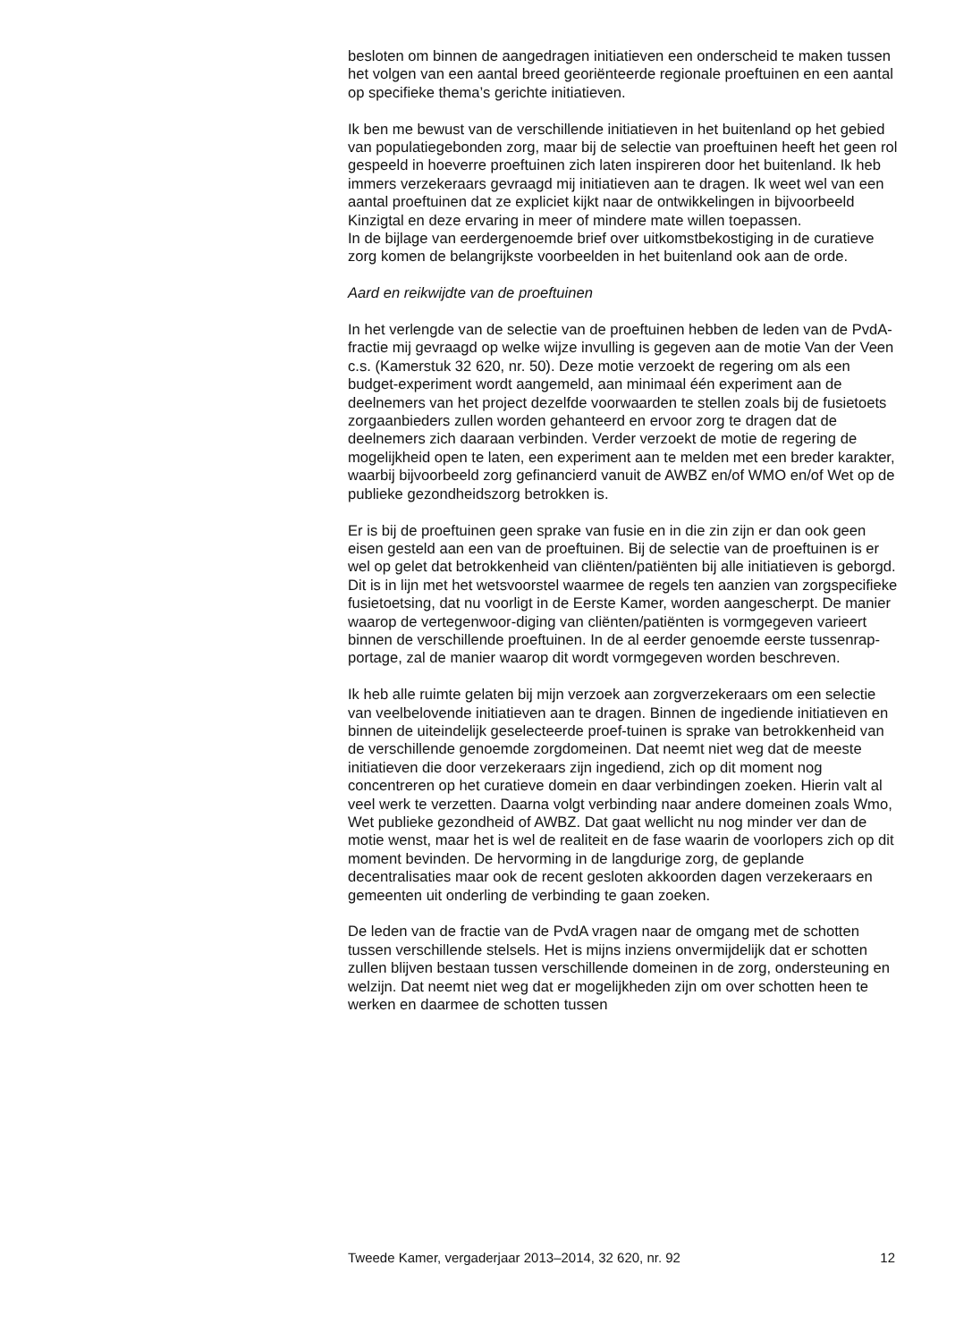besloten om binnen de aangedragen initiatieven een onderscheid te maken tussen het volgen van een aantal breed georiënteerde regionale proeftuinen en een aantal op specifieke thema’s gerichte initiatieven.
Ik ben me bewust van de verschillende initiatieven in het buitenland op het gebied van populatiegebonden zorg, maar bij de selectie van proeftuinen heeft het geen rol gespeeld in hoeverre proeftuinen zich laten inspireren door het buitenland. Ik heb immers verzekeraars gevraagd mij initiatieven aan te dragen. Ik weet wel van een aantal proeftuinen dat ze expliciet kijkt naar de ontwikkelingen in bijvoorbeeld Kinzigtal en deze ervaring in meer of mindere mate willen toepassen.
In de bijlage van eerdergenoemde brief over uitkomstbekostiging in de curatieve zorg komen de belangrijkste voorbeelden in het buitenland ook aan de orde.
Aard en reikwijdte van de proeftuinen
In het verlengde van de selectie van de proeftuinen hebben de leden van de PvdA-fractie mij gevraagd op welke wijze invulling is gegeven aan de motie Van der Veen c.s. (Kamerstuk 32 620, nr. 50). Deze motie verzoekt de regering om als een budget-experiment wordt aangemeld, aan minimaal één experiment aan de deelnemers van het project dezelfde voorwaarden te stellen zoals bij de fusietoets zorgaanbieders zullen worden gehanteerd en ervoor zorg te dragen dat de deelnemers zich daaraan verbinden. Verder verzoekt de motie de regering de mogelijkheid open te laten, een experiment aan te melden met een breder karakter, waarbij bijvoorbeeld zorg gefinancierd vanuit de AWBZ en/of WMO en/of Wet op de publieke gezondheidszorg betrokken is.
Er is bij de proeftuinen geen sprake van fusie en in die zin zijn er dan ook geen eisen gesteld aan een van de proeftuinen. Bij de selectie van de proeftuinen is er wel op gelet dat betrokkenheid van cliënten/patiënten bij alle initiatieven is geborgd. Dit is in lijn met het wetsvoorstel waarmee de regels ten aanzien van zorgspecifieke fusietoetsing, dat nu voorligt in de Eerste Kamer, worden aangescherpt. De manier waarop de vertegenwoor-diging van cliënten/patiënten is vormgegeven varieert binnen de verschillende proeftuinen. In de al eerder genoemde eerste tussenrap-portage, zal de manier waarop dit wordt vormgegeven worden beschreven.
Ik heb alle ruimte gelaten bij mijn verzoek aan zorgverzekeraars om een selectie van veelbelovende initiatieven aan te dragen. Binnen de ingediende initiatieven en binnen de uiteindelijk geselecteerde proef-tuinen is sprake van betrokkenheid van de verschillende genoemde zorgdomeinen. Dat neemt niet weg dat de meeste initiatieven die door verzekeraars zijn ingediend, zich op dit moment nog concentreren op het curatieve domein en daar verbindingen zoeken. Hierin valt al veel werk te verzetten. Daarna volgt verbinding naar andere domeinen zoals Wmo, Wet publieke gezondheid of AWBZ. Dat gaat wellicht nu nog minder ver dan de motie wenst, maar het is wel de realiteit en de fase waarin de voorlopers zich op dit moment bevinden. De hervorming in de langdurige zorg, de geplande decentralisaties maar ook de recent gesloten akkoorden dagen verzekeraars en gemeenten uit onderling de verbinding te gaan zoeken.
De leden van de fractie van de PvdA vragen naar de omgang met de schotten tussen verschillende stelsels. Het is mijns inziens onvermijdelijk dat er schotten zullen blijven bestaan tussen verschillende domeinen in de zorg, ondersteuning en welzijn. Dat neemt niet weg dat er mogelijkheden zijn om over schotten heen te werken en daarmee de schotten tussen
Tweede Kamer, vergaderjaar 2013–2014, 32 620, nr. 92 12